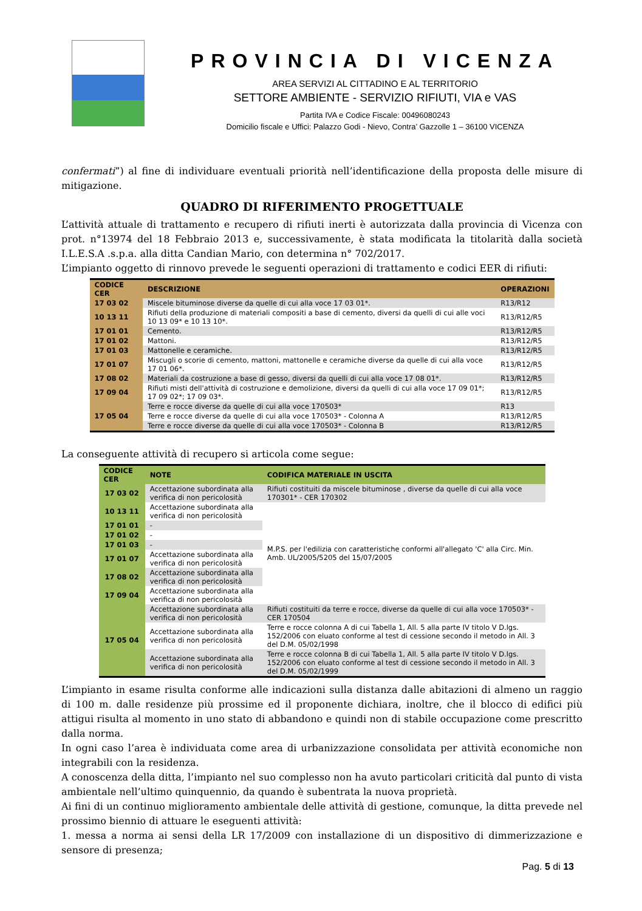PROVINCIA DI VICENZA
AREA SERVIZI AL CITTADINO E AL TERRITORIO
SETTORE AMBIENTE - SERVIZIO RIFIUTI, VIA e VAS
Partita IVA e Codice Fiscale: 00496080243
Domicilio fiscale e Uffici: Palazzo Godi - Nievo, Contra’ Gazzolle 1 – 36100 VICENZA
confermati”) al fine di individuare eventuali priorità nell’identificazione della proposta delle misure di mitigazione.
QUADRO DI RIFERIMENTO PROGETTUALE
L’attività attuale di trattamento e recupero di rifiuti inerti è autorizzata dalla provincia di Vicenza con prot. n°13974 del 18 Febbraio 2013 e, successivamente, è stata modificata la titolarità dalla società I.L.E.S.A .s.p.a. alla ditta Candian Mario, con determina n° 702/2017.
L’impianto oggetto di rinnovo prevede le seguenti operazioni di trattamento e codici EER di rifiuti:
| CODICE CER | DESCRIZIONE | OPERAZIONI |
| --- | --- | --- |
| 17 03 02 | Miscele bituminose diverse da quelle di cui alla voce 17 03 01*. | R13/R12 |
| 10 13 11 | Rifiuti della produzione di materiali compositi a base di cemento, diversi da quelli di cui alle voci 10 13 09* e 10 13 10*. | R13/R12/R5 |
| 17 01 01 | Cemento. | R13/R12/R5 |
| 17 01 02 | Mattoni. | R13/R12/R5 |
| 17 01 03 | Mattonelle e ceramiche. | R13/R12/R5 |
| 17 01 07 | Miscugli o scorie di cemento, mattoni, mattonelle e ceramiche diverse da quelle di cui alla voce 17 01 06*. | R13/R12/R5 |
| 17 08 02 | Materiali da costruzione a base di gesso, diversi da quelli di cui alla voce 17 08 01*. | R13/R12/R5 |
| 17 09 04 | Rifiuti misti dell'attività di costruzione e demolizione, diversi da quelli di cui alla voce 17 09 01*; 17 09 02*; 17 09 03*. | R13/R12/R5 |
| 17 05 04 | Terre e rocce diverse da quelle di cui alla voce 170503* | R13 |
| | Terre e rocce diverse da quelle di cui alla voce 170503* - Colonna A | R13/R12/R5 |
| | Terre e rocce diverse da quelle di cui alla voce 170503* - Colonna B | R13/R12/R5 |
La conseguente attività di recupero si articola come segue:
| CODICE CER | NOTE | CODIFICA MATERIALE IN USCITA |
| --- | --- | --- |
| 17 03 02 | Accettazione subordinata alla verifica di non pericolosità | Rifiuti costituiti da miscele bituminose , diverse da quelle di cui alla voce 170301* - CER 170302 |
| 10 13 11 | Accettazione subordinata alla verifica di non pericolosità | M.P.S. per l'edilizia con caratteristiche conformi all'allegato 'C' alla Circ. Min. Amb. UL/2005/5205 del 15/07/2005 |
| 17 01 01 | - | |
| 17 01 02 | - | |
| 17 01 03 | - | |
| 17 01 07 | Accettazione subordinata alla verifica di non pericolosità | |
| 17 08 02 | Accettazione subordinata alla verifica di non pericolosità | |
| 17 09 04 | Accettazione subordinata alla verifica di non pericolosità | |
| 17 05 04 | Accettazione subordinata alla verifica di non pericolosità | Rifiuti costituiti da terre e rocce, diverse da quelle di cui alla voce 170503* - CER 170504 |
| | Accettazione subordinata alla verifica di non pericolosità | Terre e rocce colonna A di cui Tabella 1, All. 5 alla parte IV titolo V D.lgs. 152/2006 con eluato conforme al test di cessione secondo il metodo in All. 3 del D.M. 05/02/1998 |
| | Accettazione subordinata alla verifica di non pericolosità | Terre e rocce colonna B di cui Tabella 1, All. 5 alla parte IV titolo V D.lgs. 152/2006 con eluato conforme al test di cessione secondo il metodo in All. 3 del D.M. 05/02/1999 |
L’impianto in esame risulta conforme alle indicazioni sulla distanza dalle abitazioni di almeno un raggio di 100 m. dalle residenze più prossime ed il proponente dichiara, inoltre, che il blocco di edifici più attigui risulta al momento in uno stato di abbandono e quindi non di stabile occupazione come prescritto dalla norma.
In ogni caso l’area è individuata come area di urbanizzazione consolidata per attività economiche non integrabili con la residenza.
A conoscenza della ditta, l’impianto nel suo complesso non ha avuto particolari criticità dal punto di vista ambientale nell’ultimo quinquennio, da quando è subentrata la nuova proprietà.
Ai fini di un continuo miglioramento ambientale delle attività di gestione, comunque, la ditta prevede nel prossimo biennio di attuare le eseguenti attività:
1. messa a norma ai sensi della LR 17/2009 con installazione di un dispositivo di dimmerizzazione e sensore di presenza;
Pag. 5 di 13